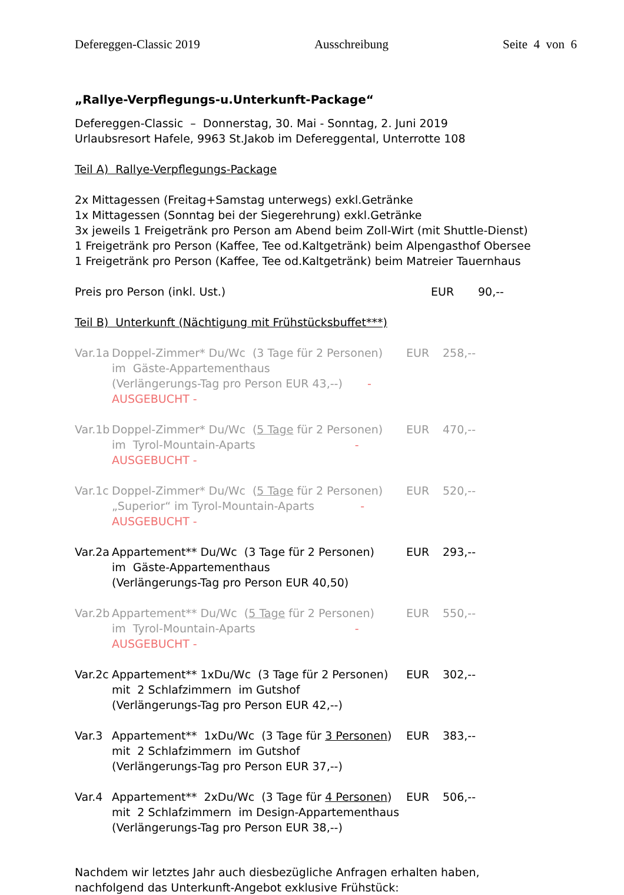Defereggen-Classic 2019 Ausschreibung Seite 4 von 6
„Rallye-Verpflegungs-u.Unterkunft-Package“
Defereggen-Classic – Donnerstag, 30. Mai - Sonntag, 2. Juni 2019
Urlaubsresort Hafele, 9963 St.Jakob im Defereggental, Unterrotte 108
Teil A) Rallye-Verpflegungs-Package
2x Mittagessen (Freitag+Samstag unterwegs) exkl.Getränke
1x Mittagessen (Sonntag bei der Siegerehrung) exkl.Getränke
3x jeweils 1 Freigetränk pro Person am Abend beim Zoll-Wirt (mit Shuttle-Dienst)
1 Freigetränk pro Person (Kaffee, Tee od.Kaltgetränk) beim Alpengasthof Obersee
1 Freigetränk pro Person (Kaffee, Tee od.Kaltgetränk) beim Matreier Tauernhaus
Preis pro Person (inkl. Ust.) EUR 90,--
Teil B) Unterkunft (Nächtigung mit Frühstücksbuffet***)
Var.1a Doppel-Zimmer* Du/Wc (3 Tage für 2 Personen) EUR 258,-- im Gäste-Appartementhaus (Verlängerungs-Tag pro Person EUR 43,--) - AUSGEBUCHT -
Var.1b Doppel-Zimmer* Du/Wc (5 Tage für 2 Personen) EUR 470,-- im Tyrol-Mountain-Aparts - AUSGEBUCHT -
Var.1c Doppel-Zimmer* Du/Wc (5 Tage für 2 Personen) EUR 520,-- „Superior“ im Tyrol-Mountain-Aparts - AUSGEBUCHT -
Var.2a Appartement** Du/Wc (3 Tage für 2 Personen) EUR 293,-- im Gäste-Appartementhaus (Verlängerungs-Tag pro Person EUR 40,50)
Var.2b Appartement** Du/Wc (5 Tage für 2 Personen) EUR 550,-- im Tyrol-Mountain-Aparts - AUSGEBUCHT -
Var.2c Appartement** 1xDu/Wc (3 Tage für 2 Personen) EUR 302,-- mit 2 Schlafzimmern im Gutshof (Verlängerungs-Tag pro Person EUR 42,--)
Var.3 Appartement** 1xDu/Wc (3 Tage für 3 Personen) EUR 383,-- mit 2 Schlafzimmern im Gutshof (Verlängerungs-Tag pro Person EUR 37,--)
Var.4 Appartement** 2xDu/Wc (3 Tage für 4 Personen) EUR 506,-- mit 2 Schlafzimmern im Design-Appartementhaus (Verlängerungs-Tag pro Person EUR 38,--)
Nachdem wir letztes Jahr auch diesbezügliche Anfragen erhalten haben,
nachfolgend das Unterkunft-Angebot exklusive Frühstück: